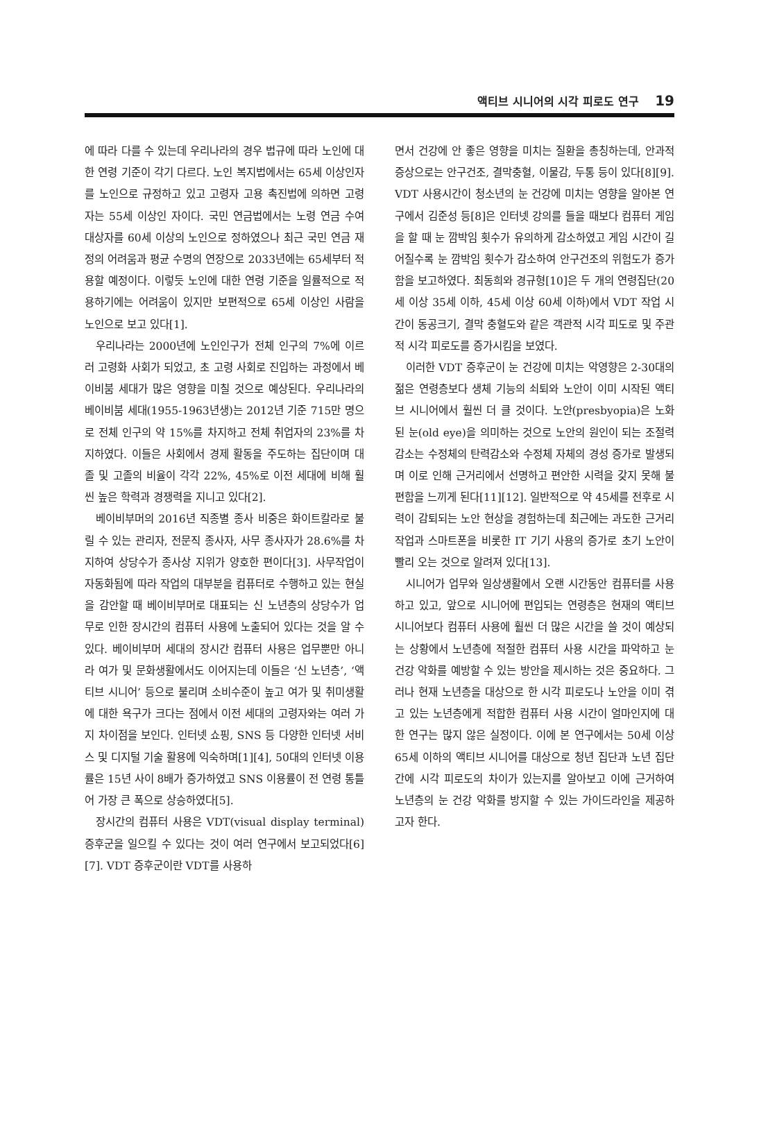액티브 시니어의 시각 피로도 연구 19
에 따라 다를 수 있는데 우리나라의 경우 법규에 따라 노인에 대한 연령 기준이 각기 다르다. 노인 복지법에서는 65세 이상인자를 노인으로 규정하고 있고 고령자 고용 촉진법에 의하면 고령자는 55세 이상인 자이다. 국민 연금법에서는 노령 연금 수여 대상자를 60세 이상의 노인으로 정하였으나 최근 국민 연금 재정의 어려움과 평균 수명의 연장으로 2033년에는 65세부터 적용할 예정이다. 이렇듯 노인에 대한 연령 기준을 일률적으로 적용하기에는 어려움이 있지만 보편적으로 65세 이상인 사람을 노인으로 보고 있다[1].
우리나라는 2000년에 노인인구가 전체 인구의 7%에 이르러 고령화 사회가 되었고, 초 고령 사회로 진입하는 과정에서 베이비붐 세대가 많은 영향을 미칠 것으로 예상된다. 우리나라의 베이비붐 세대(1955-1963년생)는 2012년 기준 715만 명으로 전체 인구의 약 15%를 차지하고 전체 취업자의 23%를 차지하였다. 이들은 사회에서 경제 활동을 주도하는 집단이며 대졸 및 고졸의 비율이 각각 22%, 45%로 이전 세대에 비해 훨씬 높은 학력과 경쟁력을 지니고 있다[2].
베이비부머의 2016년 직종별 종사 비중은 화이트칼라로 불릴 수 있는 관리자, 전문직 종사자, 사무 종사자가 28.6%를 차지하여 상당수가 종사상 지위가 양호한 편이다[3]. 사무작업이 자동화됨에 따라 작업의 대부분을 컴퓨터로 수행하고 있는 현실을 감안할 때 베이비부머로 대표되는 신 노년층의 상당수가 업무로 인한 장시간의 컴퓨터 사용에 노출되어 있다는 것을 알 수 있다. 베이비부머 세대의 장시간 컴퓨터 사용은 업무뿐만 아니라 여가 및 문화생활에서도 이어지는데 이들은 ‘신 노년층’, ‘액티브 시니어’ 등으로 불리며 소비수준이 높고 여가 및 취미생활에 대한 욕구가 크다는 점에서 이전 세대의 고령자와는 여러 가지 차이점을 보인다. 인터넷 쇼핑, SNS 등 다양한 인터넷 서비스 및 디지털 기술 활용에 익숙하며[1][4], 50대의 인터넷 이용률은 15년 사이 8배가 증가하였고 SNS 이용률이 전 연령 통틀어 가장 큰 폭으로 상승하였다[5].
장시간의 컴퓨터 사용은 VDT(visual display terminal)증후군을 일으킬 수 있다는 것이 여러 연구에서 보고되었다[6][7]. VDT 증후군이란 VDT를 사용하
면서 건강에 안 좋은 영향을 미치는 질환을 총칭하는데, 안과적 증상으로는 안구건조, 결막충혈, 이물감, 두통 등이 있다[8][9]. VDT 사용시간이 청소년의 눈 건강에 미치는 영향을 알아본 연구에서 김준성 등[8]은 인터넷 강의를 들을 때보다 컴퓨터 게임을 할 때 눈 깜박임 횟수가 유의하게 감소하였고 게임 시간이 길어질수록 눈 깜박임 횟수가 감소하여 안구건조의 위험도가 증가함을 보고하였다. 최동희와 경규형[10]은 두 개의 연령집단(20세 이상 35세 이하, 45세 이상 60세 이하)에서 VDT 작업 시간이 동공크기, 결막 충혈도와 같은 객관적 시각 피도로 및 주관적 시각 피로도를 증가시킴을 보였다.
이러한 VDT 증후군이 눈 건강에 미치는 악영향은 2-30대의 젊은 연령층보다 생체 기능의 쇠퇴와 노안이 이미 시작된 액티브 시니어에서 훨씬 더 클 것이다. 노안(presbyopia)은 노화된 눈(old eye)을 의미하는 것으로 노안의 원인이 되는 조절력 감소는 수정체의 탄력감소와 수정체 자체의 경성 증가로 발생되며 이로 인해 근거리에서 선명하고 편안한 시력을 갖지 못해 불편함을 느끼게 된다[11][12]. 일반적으로 약 45세를 전후로 시력이 감퇴되는 노안 현상을 경험하는데 최근에는 과도한 근거리 작업과 스마트폰을 비롯한 IT 기기 사용의 증가로 초기 노안이 빨리 오는 것으로 알려져 있다[13].
시니어가 업무와 일상생활에서 오랜 시간동안 컴퓨터를 사용하고 있고, 앞으로 시니어에 편입되는 연령층은 현재의 액티브 시니어보다 컴퓨터 사용에 훨씬 더 많은 시간을 쓸 것이 예상되는 상황에서 노년층에 적절한 컴퓨터 사용 시간을 파악하고 눈 건강 악화를 예방할 수 있는 방안을 제시하는 것은 중요하다. 그러나 현재 노년층을 대상으로 한 시각 피로도나 노안을 이미 겪고 있는 노년층에게 적합한 컴퓨터 사용 시간이 얼마인지에 대한 연구는 많지 않은 실정이다. 이에 본 연구에서는 50세 이상 65세 이하의 액티브 시니어를 대상으로 청년 집단과 노년 집단 간에 시각 피로도의 차이가 있는지를 알아보고 이에 근거하여 노년층의 눈 건강 악화를 방지할 수 있는 가이드라인을 제공하고자 한다.